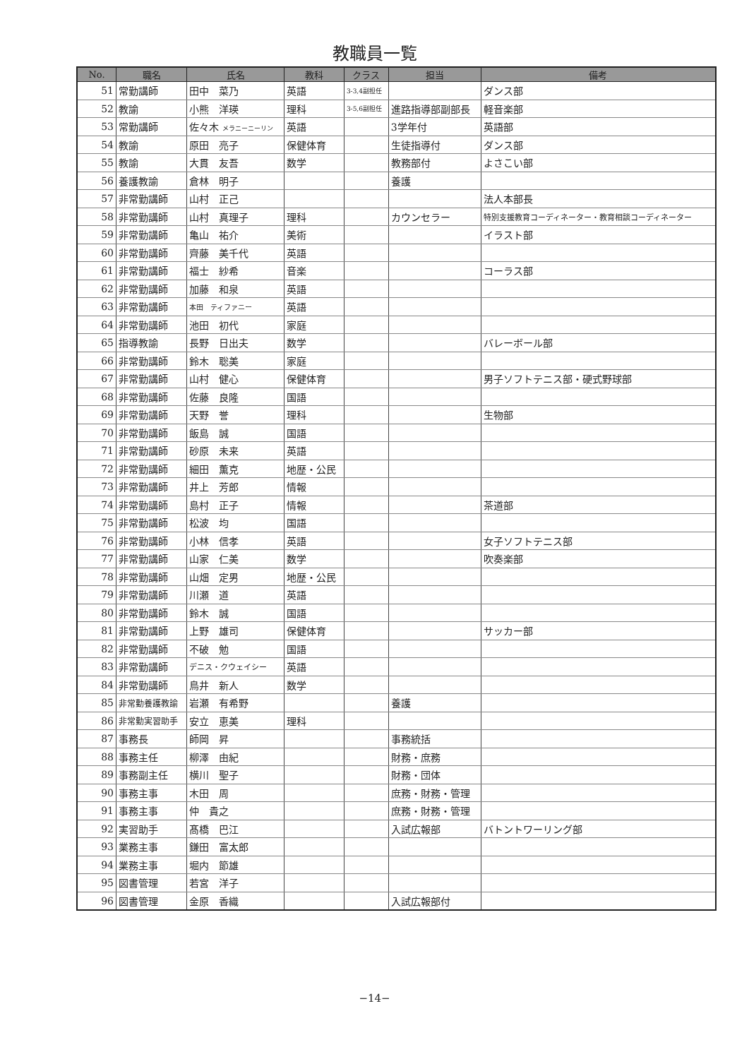教職員一覧
| No. | 職名 | 氏名 | 教科 | クラス | 担当 | 備考 |
| --- | --- | --- | --- | --- | --- | --- |
| 51 | 常勤講師 | 田中 菜乃 | 英語 | 3-3,4副担任 | | ダンス部 |
| 52 | 教諭 | 小熊 洋瑛 | 理科 | 3-5,6副担任 | 進路指導部副部長 | 軽音楽部 |
| 53 | 常勤講師 | 佐々木 メラニーニーリン | 英語 | | 3学年付 | 英語部 |
| 54 | 教諭 | 原田 亮子 | 保健体育 | | 生徒指導付 | ダンス部 |
| 55 | 教諭 | 大貫 友吾 | 数学 | | 教務部付 | よさこい部 |
| 56 | 養護教諭 | 倉林 明子 | | | 養護 | |
| 57 | 非常勤講師 | 山村 正己 | | | | 法人本部長 |
| 58 | 非常勤講師 | 山村 真理子 | 理科 | | カウンセラー | 特別支援教育コーディネーター・教育相談コーディネーター |
| 59 | 非常勤講師 | 亀山 祐介 | 美術 | | | イラスト部 |
| 60 | 非常勤講師 | 齊藤 美千代 | 英語 | | | |
| 61 | 非常勤講師 | 福士 紗希 | 音楽 | | | コーラス部 |
| 62 | 非常勤講師 | 加藤 和泉 | 英語 | | | |
| 63 | 非常勤講師 | 本田 ティファニー | 英語 | | | |
| 64 | 非常勤講師 | 池田 初代 | 家庭 | | | |
| 65 | 指導教諭 | 長野 日出夫 | 数学 | | | バレーボール部 |
| 66 | 非常勤講師 | 鈴木 聡美 | 家庭 | | | |
| 67 | 非常勤講師 | 山村 健心 | 保健体育 | | | 男子ソフトテニス部・硬式野球部 |
| 68 | 非常勤講師 | 佐藤 良隆 | 国語 | | | |
| 69 | 非常勤講師 | 天野 誉 | 理科 | | | 生物部 |
| 70 | 非常勤講師 | 飯島 誠 | 国語 | | | |
| 71 | 非常勤講師 | 砂原 未来 | 英語 | | | |
| 72 | 非常勤講師 | 細田 薫克 | 地歴・公民 | | | |
| 73 | 非常勤講師 | 井上 芳郎 | 情報 | | | |
| 74 | 非常勤講師 | 島村 正子 | 情報 | | | 茶道部 |
| 75 | 非常勤講師 | 松波 均 | 国語 | | | |
| 76 | 非常勤講師 | 小林 信孝 | 英語 | | | 女子ソフトテニス部 |
| 77 | 非常勤講師 | 山家 仁美 | 数学 | | | 吹奏楽部 |
| 78 | 非常勤講師 | 山畑 定男 | 地歴・公民 | | | |
| 79 | 非常勤講師 | 川瀬 道 | 英語 | | | |
| 80 | 非常勤講師 | 鈴木 誠 | 国語 | | | |
| 81 | 非常勤講師 | 上野 雄司 | 保健体育 | | | サッカー部 |
| 82 | 非常勤講師 | 不破 勉 | 国語 | | | |
| 83 | 非常勤講師 | デニス・クウェイシー | 英語 | | | |
| 84 | 非常勤講師 | 鳥井 新人 | 数学 | | | |
| 85 | 非常勤養護教諭 | 岩瀬 有希野 | | | 養護 | |
| 86 | 非常勤実習助手 | 安立 恵美 | 理科 | | | |
| 87 | 事務長 | 師岡 昇 | | | 事務統括 | |
| 88 | 事務主任 | 柳澤 由紀 | | | 財務・庶務 | |
| 89 | 事務副主任 | 横川 聖子 | | | 財務・団体 | |
| 90 | 事務主事 | 木田 周 | | | 庶務・財務・管理 | |
| 91 | 事務主事 | 仲 貴之 | | | 庶務・財務・管理 | |
| 92 | 実習助手 | 髙橋 巴江 | | | 入試広報部 | バトントワーリング部 |
| 93 | 業務主事 | 鎌田 富太郎 | | | | |
| 94 | 業務主事 | 堀内 節雄 | | | | |
| 95 | 図書管理 | 若宮 洋子 | | | | |
| 96 | 図書管理 | 金原 香織 | | | 入試広報部付 | |
−14−